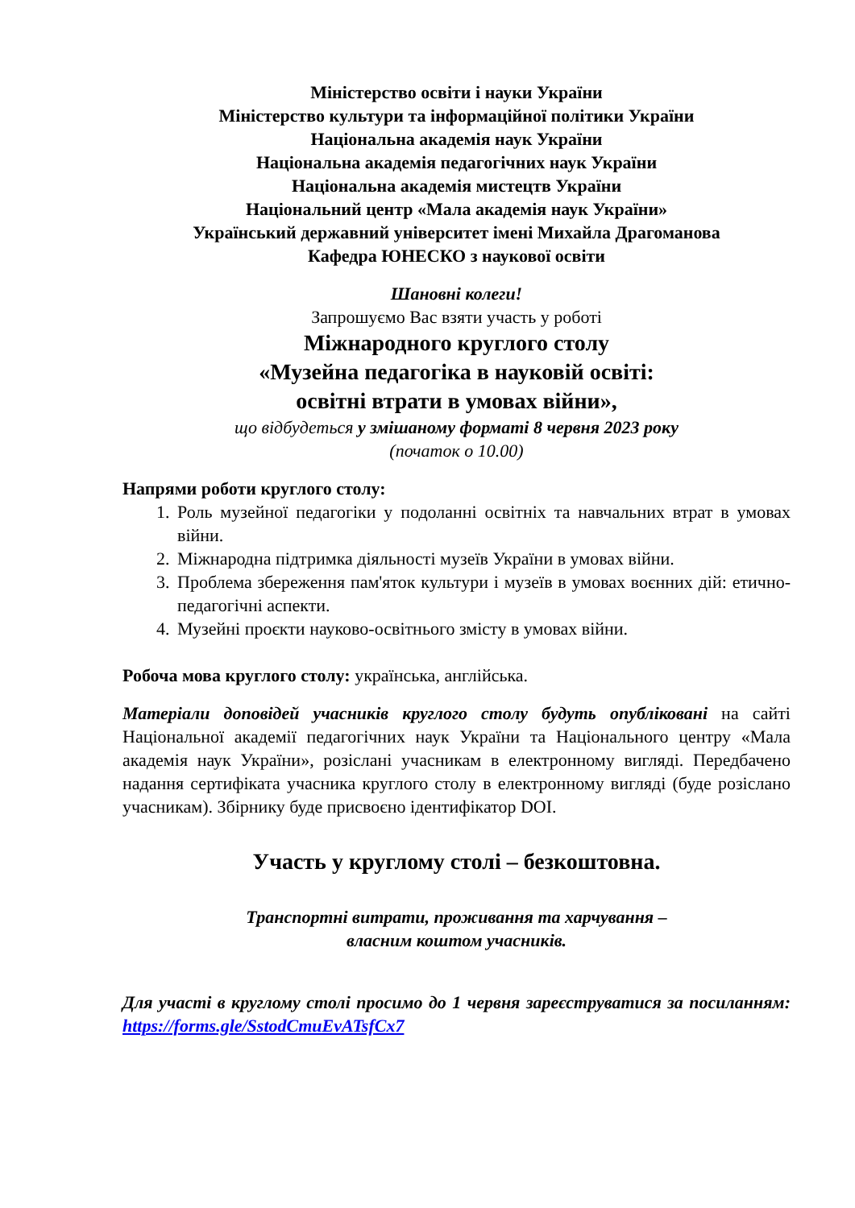Міністерство освіти і науки України
Міністерство культури та інформаційної політики України
Національна академія наук України
Національна академія педагогічних наук України
Національна академія мистецтв України
Національний центр «Мала академія наук України»
Український державний університет імені Михайла Драгоманова
Кафедра ЮНЕСКО з наукової освіти
Шановні колеги!
Запрошуємо Вас взяти участь у роботі
Міжнародного круглого столу
«Музейна педагогіка в науковій освіті:
освітні втрати в умовах війни»,
що відбудеться у змішаному форматі 8 червня 2023 року
(початок о 10.00)
Напрями роботи круглого столу:
1. Роль музейної педагогіки у подоланні освітніх та навчальних втрат в умовах війни.
2. Міжнародна підтримка діяльності музеїв України в умовах війни.
3. Проблема збереження пам'яток культури і музеїв в умовах воєнних дій: етично-педагогічні аспекти.
4. Музейні проєкти науково-освітнього змісту в умовах війни.
Робоча мова круглого столу: українська, англійська.
Матеріали доповідей учасників круглого столу будуть опубліковані на сайті Національної академії педагогічних наук України та Національного центру «Мала академія наук України», розіслані учасникам в електронному вигляді. Передбачено надання сертифіката учасника круглого столу в електронному вигляді (буде розіслано учасникам). Збірнику буде присвоєно ідентифікатор DOI.
Участь у круглому столі – безкоштовна.
Транспортні витрати, проживання та харчування –
власним коштом учасників.
Для участі в круглому столі просимо до 1 червня зареєструватися за посиланням: https://forms.gle/SstodCmuEvATsfCx7